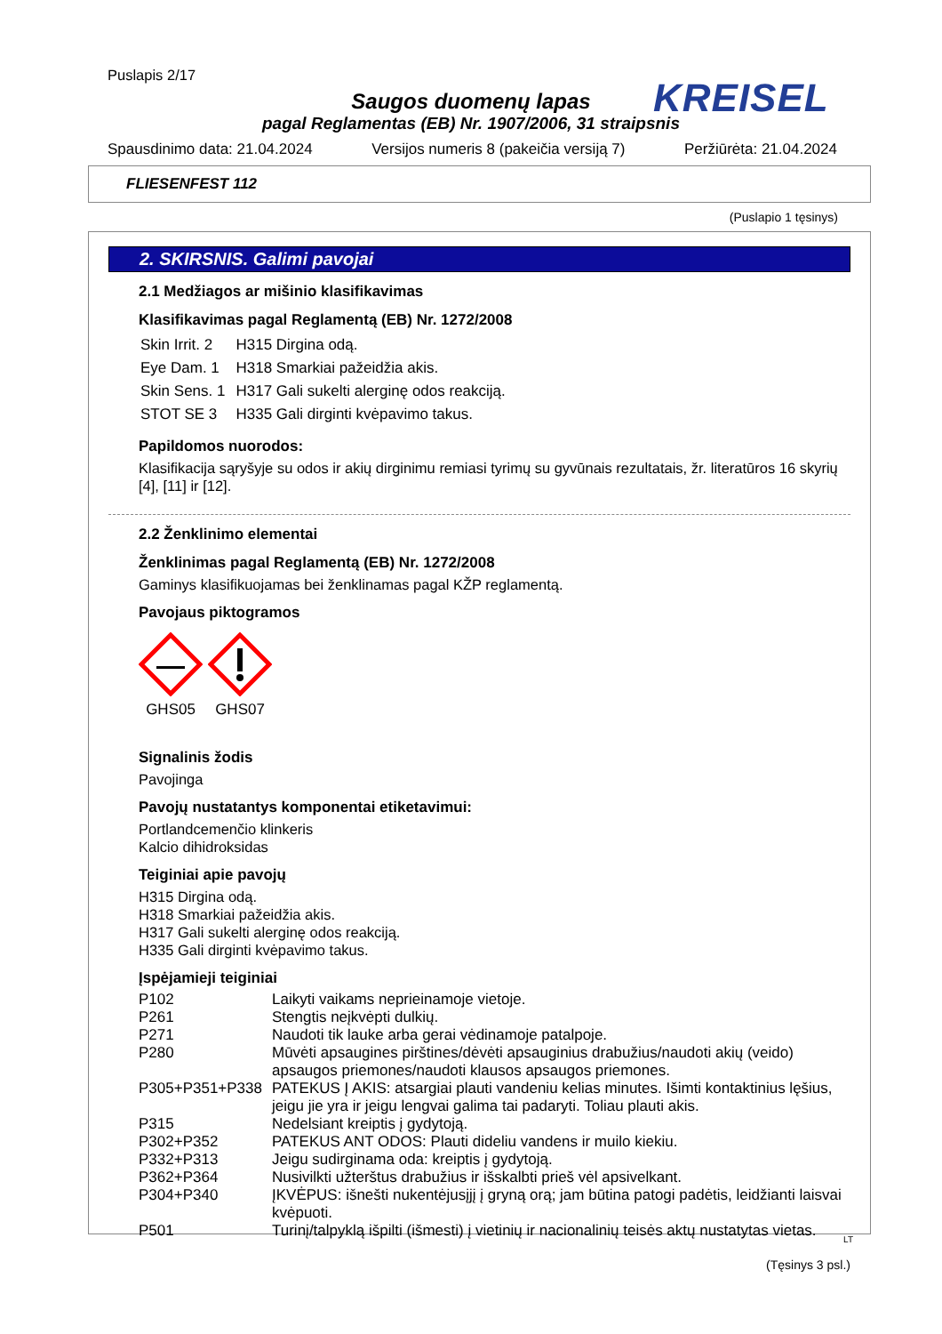Puslapis 2/17
KREISEL
Saugos duomenų lapas
pagal Reglamentas (EB) Nr. 1907/2006, 31 straipsnis
Spausdinimo data: 21.04.2024 Versijos numeris 8 (pakeičia versiją 7) Peržiūrėta: 21.04.2024
FLIESENFEST 112
(Puslapio 1 tęsinys)
2. SKIRSNIS. Galimi pavojai
2.1 Medžiagos ar mišinio klasifikavimas
Klasifikavimas pagal Reglamentą (EB) Nr. 1272/2008
| Skin Irrit. 2 | H315 Dirgina odą. |
| Eye Dam. 1 | H318 Smarkiai pažeidžia akis. |
| Skin Sens. 1 | H317 Gali sukelti alerginę odos reakciją. |
| STOT SE 3 | H335 Gali dirginti kvėpavimo takus. |
Papildomos nuorodos:
Klasifikacija sąryšyje su odos ir akių dirginimu remiasi tyrimų su gyvūnais rezultatais, žr. literatūros 16 skyrių [4], [11] ir [12].
2.2 Ženklinimo elementai
Ženklinimas pagal Reglamentą (EB) Nr. 1272/2008
Gaminys klasifikuojamas bei ženklinamas pagal KŽP reglamentą.
Pavojaus piktogramos
GHS05
GHS07
Signalinis žodis
Pavojinga
Pavojų nustatantys komponentai etiketavimui:
Portlandcemenčio klinkeris
Kalcio dihidroksidas
Teiginiai apie pavojų
H315 Dirgina odą.
H318 Smarkiai pažeidžia akis.
H317 Gali sukelti alerginę odos reakciją.
H335 Gali dirginti kvėpavimo takus.
Įspėjamieji teiginiai
| P102 | Laikyti vaikams neprieinamoje vietoje. |
| P261 | Stengtis neįkvėpti dulkių. |
| P271 | Naudoti tik lauke arba gerai vėdinamoje patalpoje. |
| P280 | Mūvėti apsaugines pirštines/dėvėti apsauginius drabužius/naudoti akių (veido) apsaugos priemones/naudoti klausos apsaugos priemones. |
| P305+P351+P338 | PATEKUS Į AKIS: atsargiai plauti vandeniu kelias minutes. Išimti kontaktinius lęšius, jeigu jie yra ir jeigu lengvai galima tai padaryti. Toliau plauti akis. |
| P315 | Nedelsiant kreiptis į gydytoją. |
| P302+P352 | PATEKUS ANT ODOS: Plauti dideliu vandens ir muilo kiekiu. |
| P332+P313 | Jeigu sudirginama oda: kreiptis į gydytoją. |
| P362+P364 | Nusivilkti užterštus drabužius ir išskalbti prieš vėl apsivelkant. |
| P304+P340 | ĮKVĖPUS: išnešti nukentėjusįjį į gryną orą; jam būtina patogi padėtis, leidžianti laisvai kvėpuoti. |
| P501 | Turinį/talpyklą išpilti (išmesti) į vietinių ir nacionalinių teisės aktų nustatytas vietas. |
(Tęsinys 3 psl.)
LT